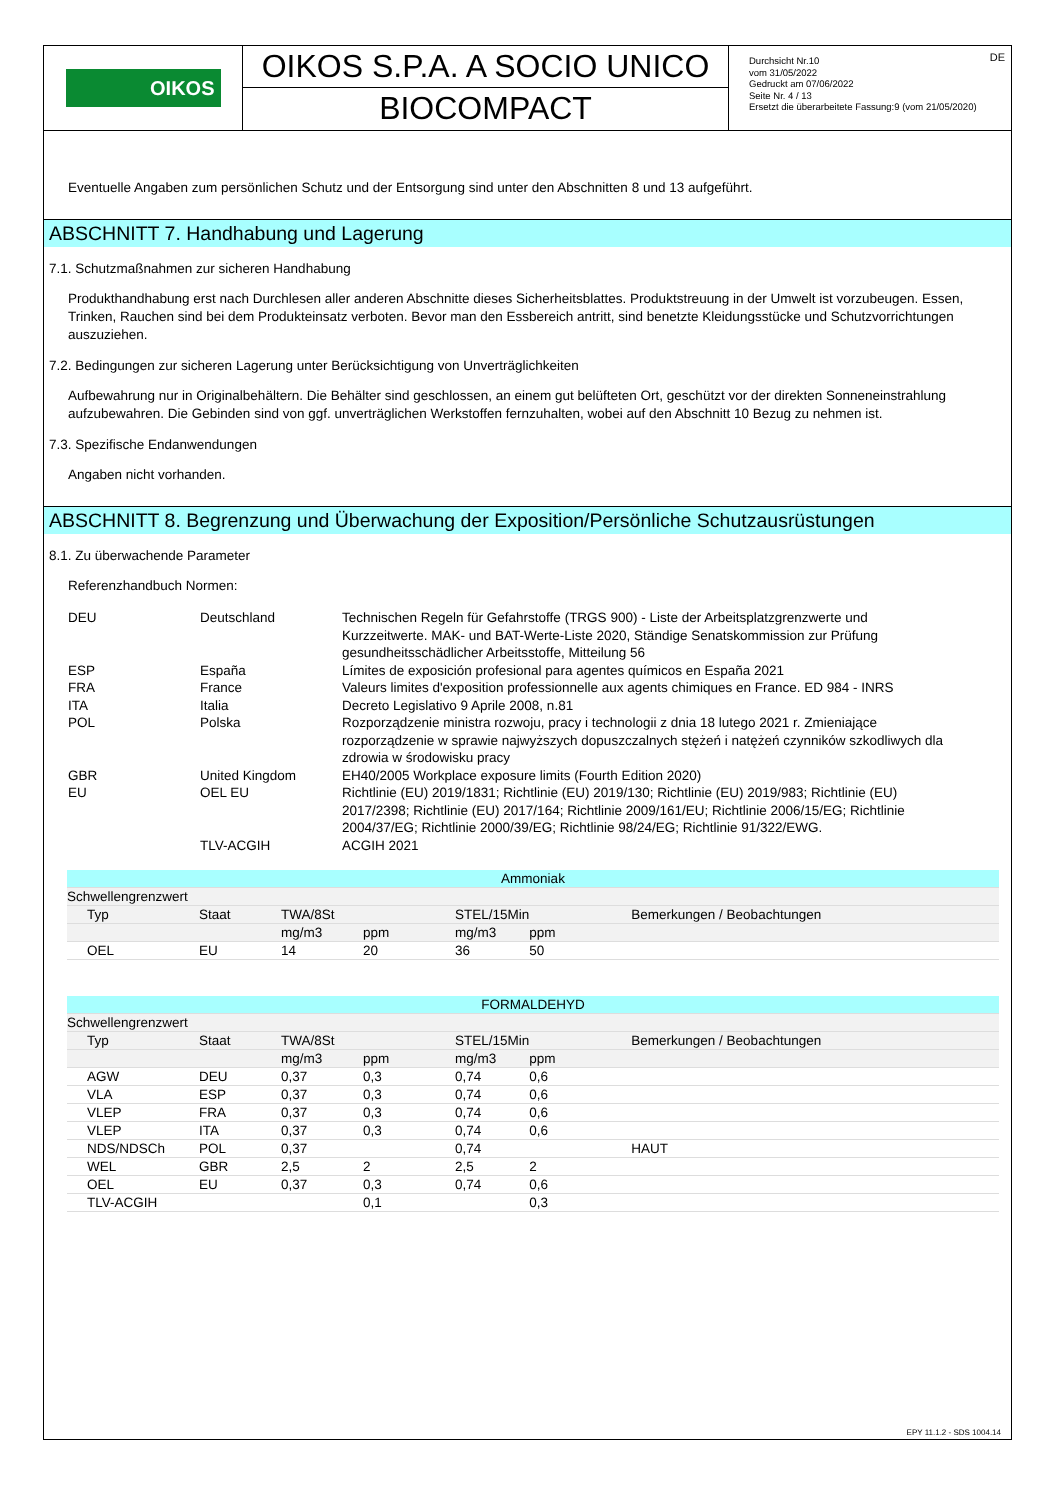OIKOS
OIKOS S.P.A. A SOCIO UNICO
BIOCOMPACT
DE Durchsicht Nr.10
vom 31/05/2022
Gedruckt am 07/06/2022
Seite Nr. 4 / 13
Ersetzt die überarbeitete Fassung:9 (vom 21/05/2020)
Eventuelle Angaben zum persönlichen Schutz und der Entsorgung sind unter den Abschnitten 8 und 13 aufgeführt.
ABSCHNITT 7. Handhabung und Lagerung
7.1. Schutzmaßnahmen zur sicheren Handhabung
Produkthandhabung erst nach Durchlesen aller anderen Abschnitte dieses Sicherheitsblattes. Produktstreuung in der Umwelt ist vorzubeugen. Essen, Trinken, Rauchen sind bei dem Produkteinsatz verboten. Bevor man den Essbereich antritt, sind benetzte Kleidungsstücke und Schutzvorrichtungen auszuziehen.
7.2. Bedingungen zur sicheren Lagerung unter Berücksichtigung von Unverträglichkeiten
Aufbewahrung nur in Originalbehältern. Die Behälter sind geschlossen, an einem gut belüfteten Ort, geschützt vor der direkten Sonneneinstrahlung aufzubewahren. Die Gebinden sind von ggf. unverträglichen Werkstoffen fernzuhalten, wobei auf den Abschnitt 10 Bezug zu nehmen ist.
7.3. Spezifische Endanwendungen
Angaben nicht vorhanden.
ABSCHNITT 8. Begrenzung und Überwachung der Exposition/Persönliche Schutzausrüstungen
8.1. Zu überwachende Parameter
Referenzhandbuch Normen:
| DEU | Deutschland | Technischen Regeln für Gefahrstoffe (TRGS 900) - Liste der Arbeitsplatzgrenzwerte und Kurzzeitwerte. MAK- und BAT-Werte-Liste 2020, Ständige Senatskommission zur Prüfung gesundheitsschädlicher Arbeitsstoffe, Mitteilung 56 |
| ESP | España | Límites de exposición profesional para agentes químicos en España 2021 |
| FRA | France | Valeurs limites d'exposition professionnelle aux agents chimiques en France. ED 984 - INRS |
| ITA | Italia | Decreto Legislativo 9 Aprile 2008, n.81 |
| POL | Polska | Rozporządzenie ministra rozwoju, pracy i technologii z dnia 18 lutego 2021 r. Zmieniające rozporządzenie w sprawie najwyższych dopuszczalnych stężeń i natężeń czynników szkodliwych dla zdrowia w środowisku pracy |
| GBR | United Kingdom | EH40/2005 Workplace exposure limits (Fourth Edition 2020) |
| EU | OEL EU | Richtlinie (EU) 2019/1831; Richtlinie (EU) 2019/130; Richtlinie (EU) 2019/983; Richtlinie (EU) 2017/2398; Richtlinie (EU) 2017/164; Richtlinie 2009/161/EU; Richtlinie 2006/15/EG; Richtlinie 2004/37/EG; Richtlinie 2000/39/EG; Richtlinie 98/24/EG; Richtlinie 91/322/EWG. |
| | TLV-ACGIH | ACGIH 2021 |
| Ammoniak | | | | | | |
| --- | --- | --- | --- | --- | --- | --- |
| Schwellengrenzwert | | | | | | |
| Typ | Staat | TWA/8St | | STEL/15Min | | Bemerkungen / Beobachtungen |
| | | mg/m3 | ppm | mg/m3 | ppm | |
| OEL | EU | 14 | 20 | 36 | 50 | |
| FORMALDEHYD | | | | | | |
| --- | --- | --- | --- | --- | --- | --- |
| Schwellengrenzwert | | | | | | |
| Typ | Staat | TWA/8St | | STEL/15Min | | Bemerkungen / Beobachtungen |
| | | mg/m3 | ppm | mg/m3 | ppm | |
| AGW | DEU | 0,37 | 0,3 | 0,74 | 0,6 | |
| VLA | ESP | 0,37 | 0,3 | 0,74 | 0,6 | |
| VLEP | FRA | 0,37 | 0,3 | 0,74 | 0,6 | |
| VLEP | ITA | 0,37 | 0,3 | 0,74 | 0,6 | |
| NDS/NDSCh | POL | 0,37 | | 0,74 | | HAUT |
| WEL | GBR | 2,5 | 2 | 2,5 | 2 | |
| OEL | EU | 0,37 | 0,3 | 0,74 | 0,6 | |
| TLV-ACGIH | | | 0,1 | | 0,3 | |
EPY 11.1.2 - SDS 1004.14